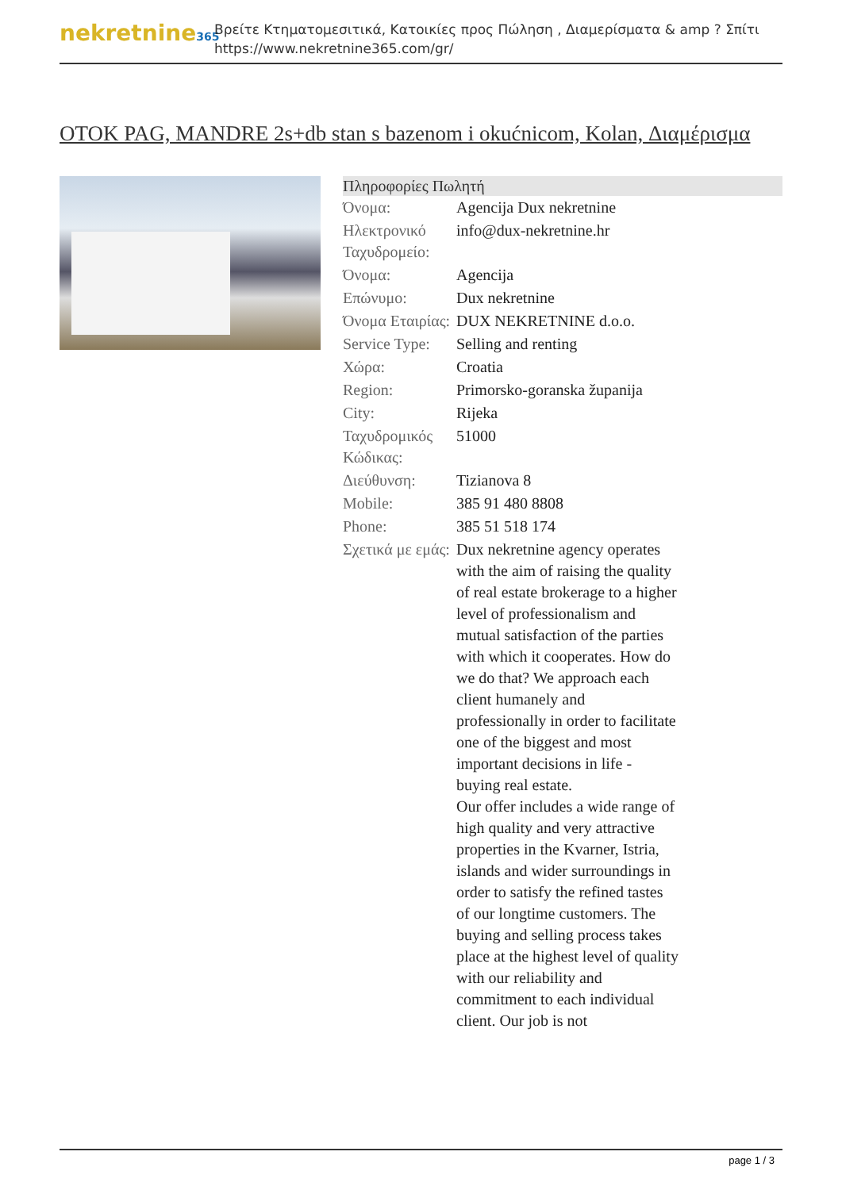nekretnine365
Βρείτε Κτηματομεσιτικά, Κατοικίες προς Πώληση , Διαμερίσματα & amp ? Σπίτι
https://www.nekretnine365.com/gr/
OTOK PAG, MANDRE 2s+db stan s bazenom i okućnicom, Kolan, Διαμέρισμα
| Πληροφορίες Πωλητή | | |
| --- | --- | --- |
| Όνομα: | Agencija Dux nekretnine | |
| Ηλεκτρονικό Ταχυδρομείο: | info@dux-nekretnine.hr | |
| Όνομα: | Agencija | |
| Επώνυμο: | Dux nekretnine | |
| Όνομα Εταιρίας: | DUX NEKRETNINE d.o.o. | |
| Service Type: | Selling and renting | |
| Χώρα: | Croatia | |
| Region: | Primorsko-goranska županija | |
| City: | Rijeka | |
| Ταχυδρομικός Κώδικας: | 51000 | |
| Διεύθυνση: | Tizianova 8 | |
| Mobile: | 385 91 480 8808 | |
| Phone: | 385 51 518 174 | |
| Σχετικά με εμάς: | Dux nekretnine agency operates with the aim of raising the quality of real estate brokerage to a higher level of professionalism and mutual satisfaction of the parties with which it cooperates. How do we do that? We approach each client humanely and professionally in order to facilitate one of the biggest and most important decisions in life - buying real estate. Our offer includes a wide range of high quality and very attractive properties in the Kvarner, Istria, islands and wider surroundings in order to satisfy the refined tastes of our longtime customers. The buying and selling process takes place at the highest level of quality with our reliability and commitment to each individual client. Our job is not | |
page 1 / 3